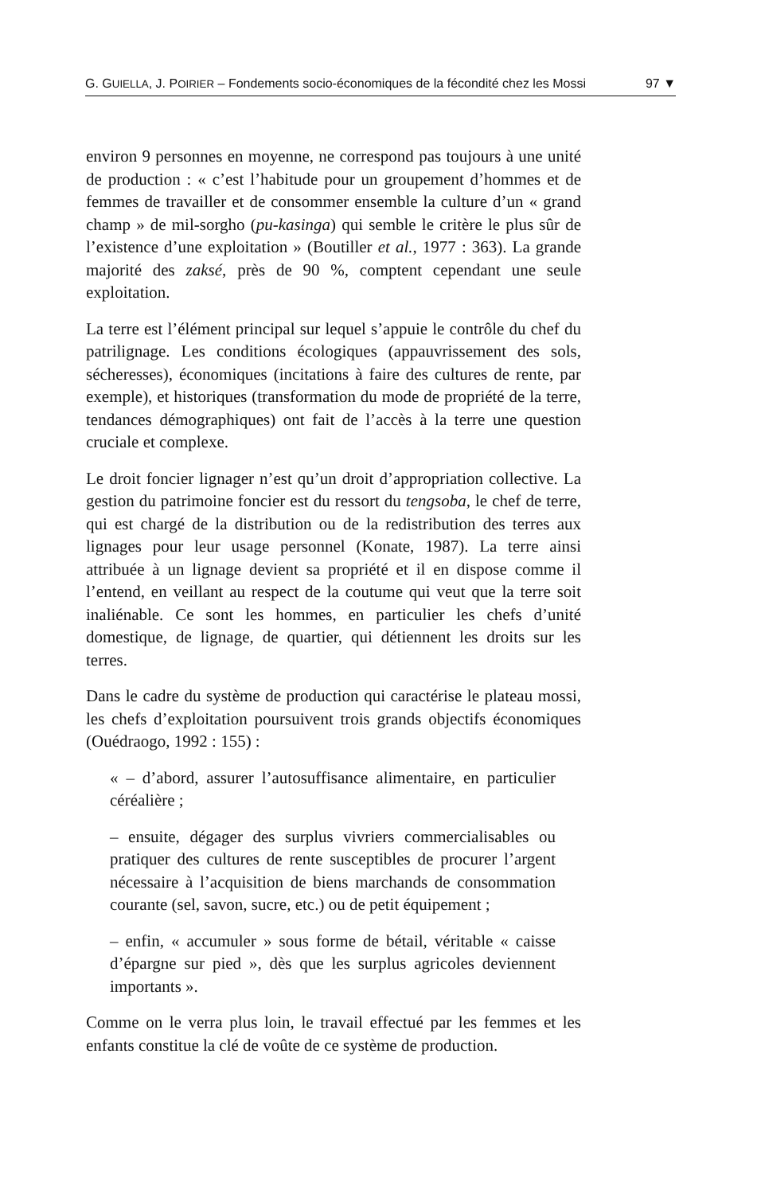G. GUIELLA, J. POIRIER – Fondements socio-économiques de la fécondité chez les Mossi 97 ▼
environ 9 personnes en moyenne, ne correspond pas toujours à une unité de production : « c’est l’habitude pour un groupement d’hommes et de femmes de travailler et de consommer ensemble la culture d’un « grand champ » de mil-sorgho (pu-kasinga) qui semble le critère le plus sûr de l’existence d’une exploitation » (Boutiller et al., 1977 : 363). La grande majorité des zaksé, près de 90 %, comptent cependant une seule exploitation.
La terre est l’élément principal sur lequel s’appuie le contrôle du chef du patrilignage. Les conditions écologiques (appauvrissement des sols, sécheresses), économiques (incitations à faire des cultures de rente, par exemple), et historiques (transformation du mode de propriété de la terre, tendances démographiques) ont fait de l’accès à la terre une question cruciale et complexe.
Le droit foncier lignager n’est qu’un droit d’appropriation collective. La gestion du patrimoine foncier est du ressort du tengsoba, le chef de terre, qui est chargé de la distribution ou de la redistribution des terres aux lignages pour leur usage personnel (Konate, 1987). La terre ainsi attribuée à un lignage devient sa propriété et il en dispose comme il l’entend, en veillant au respect de la coutume qui veut que la terre soit inaliénable. Ce sont les hommes, en particulier les chefs d’unité domestique, de lignage, de quartier, qui détiennent les droits sur les terres.
Dans le cadre du système de production qui caractérise le plateau mossi, les chefs d’exploitation poursuivent trois grands objectifs économiques (Ouédraogo, 1992 : 155) :
« – d’abord, assurer l’autosuffisance alimentaire, en particulier céréalière ;
– ensuite, dégager des surplus vivriers commercialisables ou pratiquer des cultures de rente susceptibles de procurer l’argent nécessaire à l’acquisition de biens marchands de consommation courante (sel, savon, sucre, etc.) ou de petit équipement ;
– enfin, « accumuler » sous forme de bétail, véritable « caisse d’épargne sur pied », dès que les surplus agricoles deviennent importants ».
Comme on le verra plus loin, le travail effectué par les femmes et les enfants constitue la clé de voûte de ce système de production.